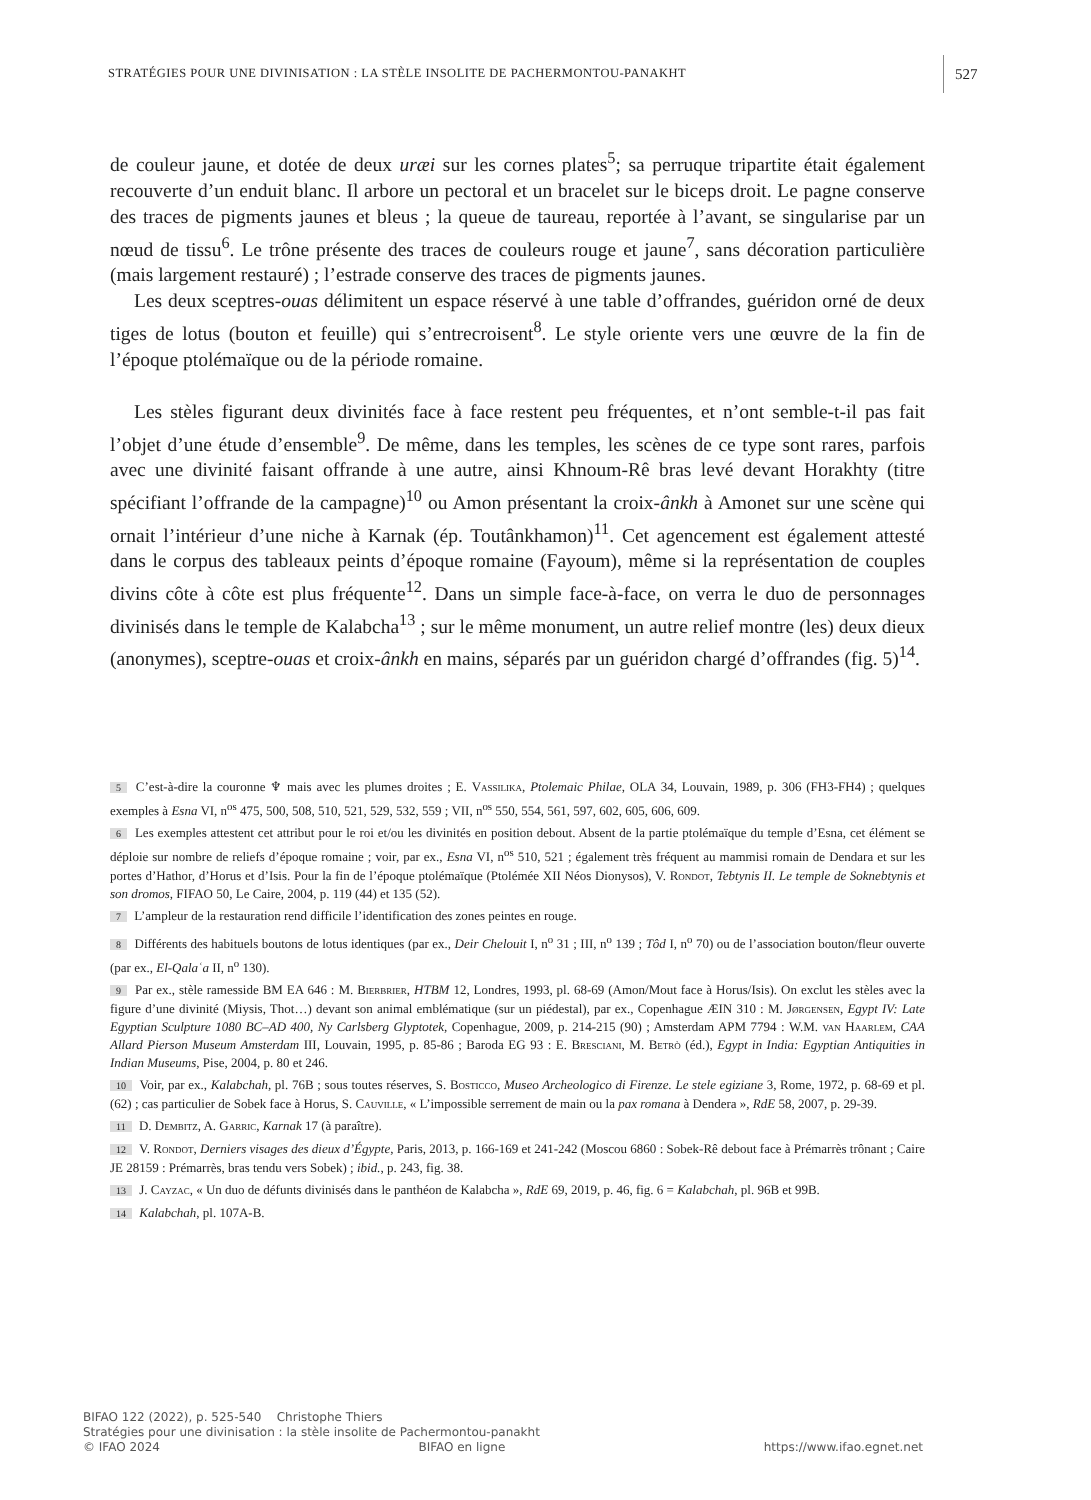STRATÉGIES POUR UNE DIVINISATION : LA STÈLE INSOLITE DE PACHERMONTOU-PANAKHT 527
de couleur jaune, et dotée de deux uræi sur les cornes plates<sup>5</sup>; sa perruque tripartite était également recouverte d’un enduit blanc. Il arbore un pectoral et un bracelet sur le biceps droit. Le pagne conserve des traces de pigments jaunes et bleus ; la queue de taureau, reportée à l’avant, se singularise par un nœud de tissu<sup>6</sup>. Le trône présente des traces de couleurs rouge et jaune<sup>7</sup>, sans décoration particulière (mais largement restauré) ; l’estrade conserve des traces de pigments jaunes.
Les deux sceptres-ouas délimitent un espace réservé à une table d’offrandes, guéridon orné de deux tiges de lotus (bouton et feuille) qui s’entrecroisent<sup>8</sup>. Le style oriente vers une œuvre de la fin de l’époque ptolémaïque ou de la période romaine.
Les stèles figurant deux divinités face à face restent peu fréquentes, et n’ont semble-t-il pas fait l’objet d’une étude d’ensemble<sup>9</sup>. De même, dans les temples, les scènes de ce type sont rares, parfois avec une divinité faisant offrande à une autre, ainsi Khnoum-Rê bras levé devant Horakhty (titre spécifiant l’offrande de la campagne)<sup>10</sup> ou Amon présentant la croix-ânkh à Amonet sur une scène qui ornait l’intérieur d’une niche à Karnak (ép. Toutânkhamon)<sup>11</sup>. Cet agencement est également attesté dans le corpus des tableaux peints d’époque romaine (Fayoum), même si la représentation de couples divins côte à côte est plus fréquente<sup>12</sup>. Dans un simple face-à-face, on verra le duo de personnages divinisés dans le temple de Kalabcha<sup>13</sup> ; sur le même monument, un autre relief montre (les) deux dieux (anonymes), sceptre-ouas et croix-ânkh en mains, séparés par un guéridon chargé d’offrandes (fig. 5)<sup>14</sup>.
5 C’est-à-dire la couronne ♆ mais avec les plumes droites ; E. Vassilika, Ptolemaic Philae, OLA 34, Louvain, 1989, p. 306 (FH3-FH4) ; quelques exemples à Esna VI, n<sup>os</sup> 475, 500, 508, 510, 521, 529, 532, 559 ; VII, n<sup>os</sup> 550, 554, 561, 597, 602, 605, 606, 609.
6 Les exemples attestent cet attribut pour le roi et/ou les divinités en position debout. Absent de la partie ptolémaïque du temple d’Esna, cet élément se déploie sur nombre de reliefs d’époque romaine ; voir, par ex., Esna VI, n<sup>os</sup> 510, 521 ; également très fréquent au mammisi romain de Dendara et sur les portes d’Hathor, d’Horus et d’Isis. Pour la fin de l’époque ptolémaïque (Ptolémée XII Néos Dionysos), V. Rondot, Tebtynis II. Le temple de Soknebtynis et son dromos, FIFAO 50, Le Caire, 2004, p. 119 (44) et 135 (52).
7 L’ampleur de la restauration rend difficile l’identification des zones peintes en rouge.
8 Différents des habituels boutons de lotus identiques (par ex., Deir Chelouit I, n<sup>o</sup> 31 ; III, n<sup>o</sup> 139 ; Tôd I, n<sup>o</sup> 70) ou de l’association bouton/fleur ouverte (par ex., El-Qalaʿa II, n<sup>o</sup> 130).
9 Par ex., stèle ramesside BM EA 646 : M. Bierbrier, HTBM 12, Londres, 1993, pl. 68-69 (Amon/Mout face à Horus/Isis). On exclut les stèles avec la figure d’une divinité (Miysis, Thot…) devant son animal emblématique (sur un piédestal), par ex., Copenhague ÆIN 310 : M. Jørgensen, Egypt IV: Late Egyptian Sculpture 1080 BC–AD 400, Ny Carlsberg Glyptotek, Copenhague, 2009, p. 214-215 (90) ; Amsterdam APM 7794 : W.M. van Haarlem, CAA Allard Pierson Museum Amsterdam III, Louvain, 1995, p. 85-86 ; Baroda EG 93 : E. Bresciani, M. Betrò (éd.), Egypt in India: Egyptian Antiquities in Indian Museums, Pise, 2004, p. 80 et 246.
10 Voir, par ex., Kalabchah, pl. 76B ; sous toutes réserves, S. Bosticco, Museo Archeologico di Firenze. Le stele egiziane 3, Rome, 1972, p. 68-69 et pl. (62) ; cas particulier de Sobek face à Horus, S. Cauville, « L’impossible serrement de main ou la pax romana à Dendera », RdE 58, 2007, p. 29-39.
11 D. Dembitz, A. Garric, Karnak 17 (à paraître).
12 V. Rondot, Derniers visages des dieux d’Égypte, Paris, 2013, p. 166-169 et 241-242 (Moscou 6860 : Sobek-Rê debout face à Prémarrès trônant ; Caire JE 28159 : Prémarrès, bras tendu vers Sobek) ; ibid., p. 243, fig. 38.
13 J. Cayzac, « Un duo de défunts divinisés dans le panthéon de Kalabcha », RdE 69, 2019, p. 46, fig. 6 = Kalabchah, pl. 96B et 99B.
14 Kalabchah, pl. 107A-B.
BIFAO 122 (2022), p. 525-540 Christophe Thiers
Stratégies pour une divinisation : la stèle insolite de Pachermontou-panakht
© IFAO 2024 BIFAO en ligne https://www.ifao.egnet.net